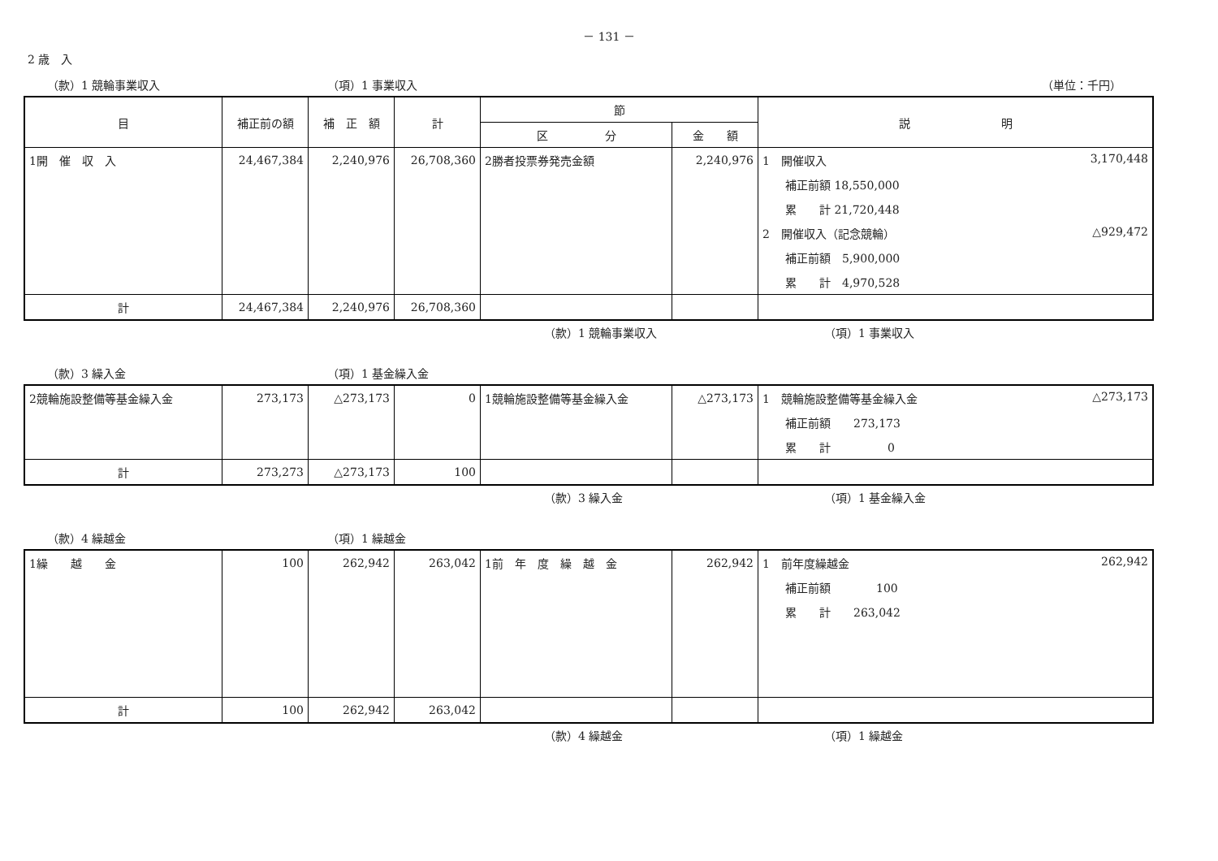－ 131 －
2 歳　入
（款）1 競輪事業収入 （項）1 事業収入 （単位：千円）
| 目 | 補正前の額 | 補 正 額 | 計 | 節 | | 説 明 |
| --- | --- | --- | --- | --- | --- | --- |
| | | | | 区 分 | 金 額 | |
| 1開 催 収 入 | 24,467,384 | 2,240,976 | 26,708,360 | 2勝者投票券発売金額 | 2,240,976 | 1 開催収入 3,170,448 |
| | | | | | | 補正前額 18,550,000 |
| | | | | | | 累 計 21,720,448 |
| | | | | | | 2 開催収入（記念競輪） △929,472 |
| | | | | | | 補正前額 5,900,000 |
| | | | | | | 累 計 4,970,528 |
| 計 | 24,467,384 | 2,240,976 | 26,708,360 | | | |
（款）1 競輪事業収入 （項）1 事業収入
（款）3 繰入金 （項）1 基金繰入金
| 2競輪施設整備等基金繰入金 | 273,173 | △273,173 | 0 | 1競輪施設整備等基金繰入金 | △273,173 | 1 競輪施設整備等基金繰入金 △273,173 |
| | | | | | | 補正前額 273,173 |
| | | | | | | 累 計 0 |
| 計 | 273,273 | △273,173 | 100 | | | |
（款）3 繰入金 （項）1 基金繰入金
（款）4 繰越金 （項）1 繰越金
| 1繰 越 金 | 100 | 262,942 | 263,042 | 1前 年 度 繰 越 金 | 262,942 | 1 前年度繰越金 262,942 |
| | | | | | | 補正前額 100 |
| | | | | | | 累 計 263,042 |
| 計 | 100 | 262,942 | 263,042 | | | |
（款）4 繰越金 （項）1 繰越金